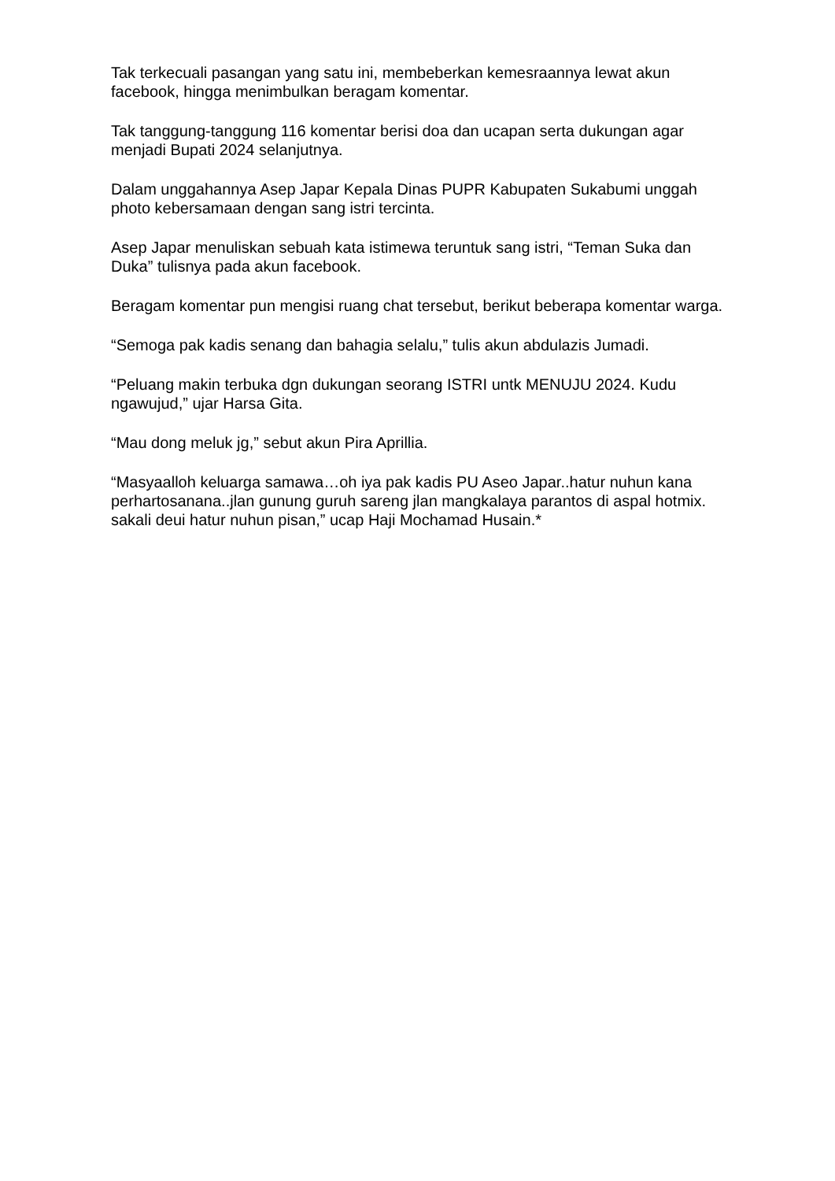Tak terkecuali pasangan yang satu ini, membeberkan kemesraannya lewat akun facebook, hingga menimbulkan beragam komentar.
Tak tanggung-tanggung 116 komentar berisi doa dan ucapan serta dukungan agar menjadi Bupati 2024 selanjutnya.
Dalam unggahannya Asep Japar Kepala Dinas PUPR Kabupaten Sukabumi unggah photo kebersamaan dengan sang istri tercinta.
Asep Japar menuliskan sebuah kata istimewa teruntuk sang istri, “Teman Suka dan Duka” tulisnya pada akun facebook.
Beragam komentar pun mengisi ruang chat tersebut, berikut beberapa komentar warga.
“Semoga pak kadis senang dan bahagia selalu,” tulis akun abdulazis Jumadi.
“Peluang makin terbuka dgn dukungan seorang ISTRI untk MENUJU 2024. Kudu ngawujud,” ujar Harsa Gita.
“Mau dong meluk jg,” sebut akun Pira Aprillia.
“Masyaalloh keluarga samawa…oh iya pak kadis PU Aseo Japar..hatur nuhun kana perhartosanana..jlan gunung guruh sareng jlan mangkalaya parantos di aspal hotmix. sakali deui hatur nuhun pisan,” ucap Haji Mochamad Husain.*